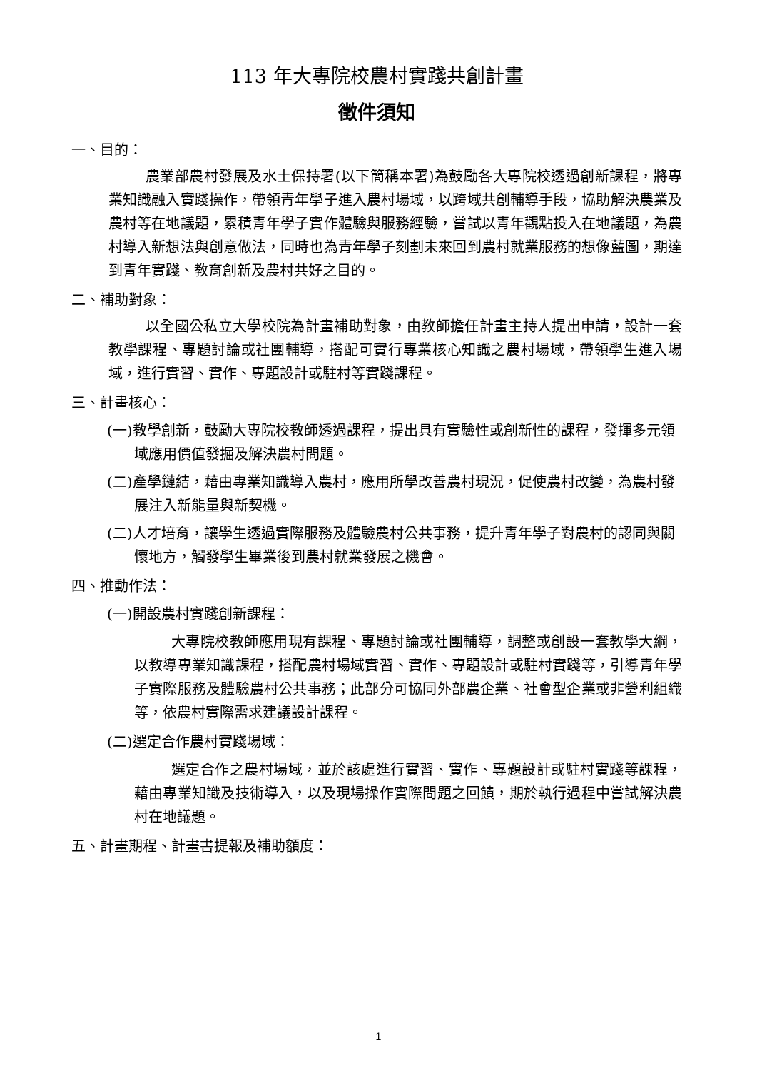113 年大專院校農村實踐共創計畫
徵件須知
一、目的：
農業部農村發展及水土保持署(以下簡稱本署)為鼓勵各大專院校透過創新課程，將專業知識融入實踐操作，帶領青年學子進入農村場域，以跨域共創輔導手段，協助解決農業及農村等在地議題，累積青年學子實作體驗與服務經驗，嘗試以青年觀點投入在地議題，為農村導入新想法與創意做法，同時也為青年學子刻劃未來回到農村就業服務的想像藍圖，期達到青年實踐、教育創新及農村共好之目的。
二、補助對象：
以全國公私立大學校院為計畫補助對象，由教師擔任計畫主持人提出申請，設計一套教學課程、專題討論或社團輔導，搭配可實行專業核心知識之農村場域，帶領學生進入場域，進行實習、實作、專題設計或駐村等實踐課程。
三、計畫核心：
(一)教學創新，鼓勵大專院校教師透過課程，提出具有實驗性或創新性的課程，發揮多元領域應用價值發掘及解決農村問題。
(二)產學鏈結，藉由專業知識導入農村，應用所學改善農村現況，促使農村改變，為農村發展注入新能量與新契機。
(二)人才培育，讓學生透過實際服務及體驗農村公共事務，提升青年學子對農村的認同與關懷地方，觸發學生畢業後到農村就業發展之機會。
四、推動作法：
(一)開設農村實踐創新課程：
大專院校教師應用現有課程、專題討論或社團輔導，調整或創設一套教學大綱，以教導專業知識課程，搭配農村場域實習、實作、專題設計或駐村實踐等，引導青年學子實際服務及體驗農村公共事務；此部分可協同外部農企業、社會型企業或非營利組織等，依農村實際需求建議設計課程。
(二)選定合作農村實踐場域：
選定合作之農村場域，並於該處進行實習、實作、專題設計或駐村實踐等課程，藉由專業知識及技術導入，以及現場操作實際問題之回饋，期於執行過程中嘗試解決農村在地議題。
五、計畫期程、計畫書提報及補助額度：
1